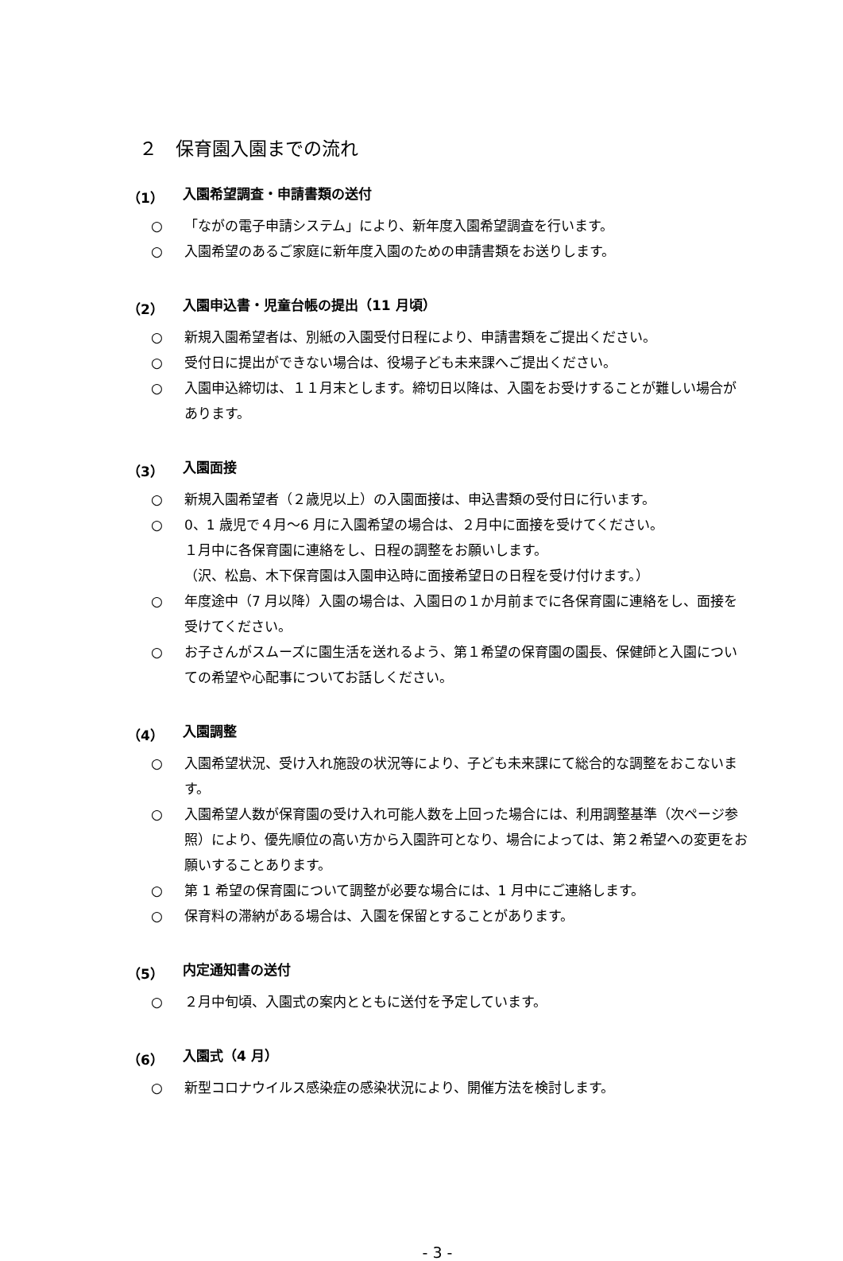２　保育園入園までの流れ
（1） 入園希望調査・申請書類の送付
○ 「ながの電子申請システム」により、新年度入園希望調査を行います。
○ 入園希望のあるご家庭に新年度入園のための申請書類をお送りします。
（2） 入園申込書・児童台帳の提出（11 月頃）
○ 新規入園希望者は、別紙の入園受付日程により、申請書類をご提出ください。
○ 受付日に提出ができない場合は、役場子ども未来課へご提出ください。
○ 入園申込締切は、１１月末とします。締切日以降は、入園をお受けすることが難しい場合があります。
（3） 入園面接
○ 新規入園希望者（２歳児以上）の入園面接は、申込書類の受付日に行います。
○ 0、1 歳児で４月～6 月に入園希望の場合は、２月中に面接を受けてください。
１月中に各保育園に連絡をし、日程の調整をお願いします。
（沢、松島、木下保育園は入園申込時に面接希望日の日程を受け付けます。）
○ 年度途中（7 月以降）入園の場合は、入園日の１か月前までに各保育園に連絡をし、面接を受けてください。
○ お子さんがスムーズに園生活を送れるよう、第１希望の保育園の園長、保健師と入園についての希望や心配事についてお話しください。
（4） 入園調整
○ 入園希望状況、受け入れ施設の状況等により、子ども未来課にて総合的な調整をおこないます。
○ 入園希望人数が保育園の受け入れ可能人数を上回った場合には、利用調整基準（次ページ参照）により、優先順位の高い方から入園許可となり、場合によっては、第２希望への変更をお願いすることあります。
○ 第 1 希望の保育園について調整が必要な場合には、1 月中にご連絡します。
○ 保育料の滞納がある場合は、入園を保留とすることがあります。
（5） 内定通知書の送付
○ ２月中旬頃、入園式の案内とともに送付を予定しています。
（6） 入園式（4 月）
○ 新型コロナウイルス感染症の感染状況により、開催方法を検討します。
- 3 -